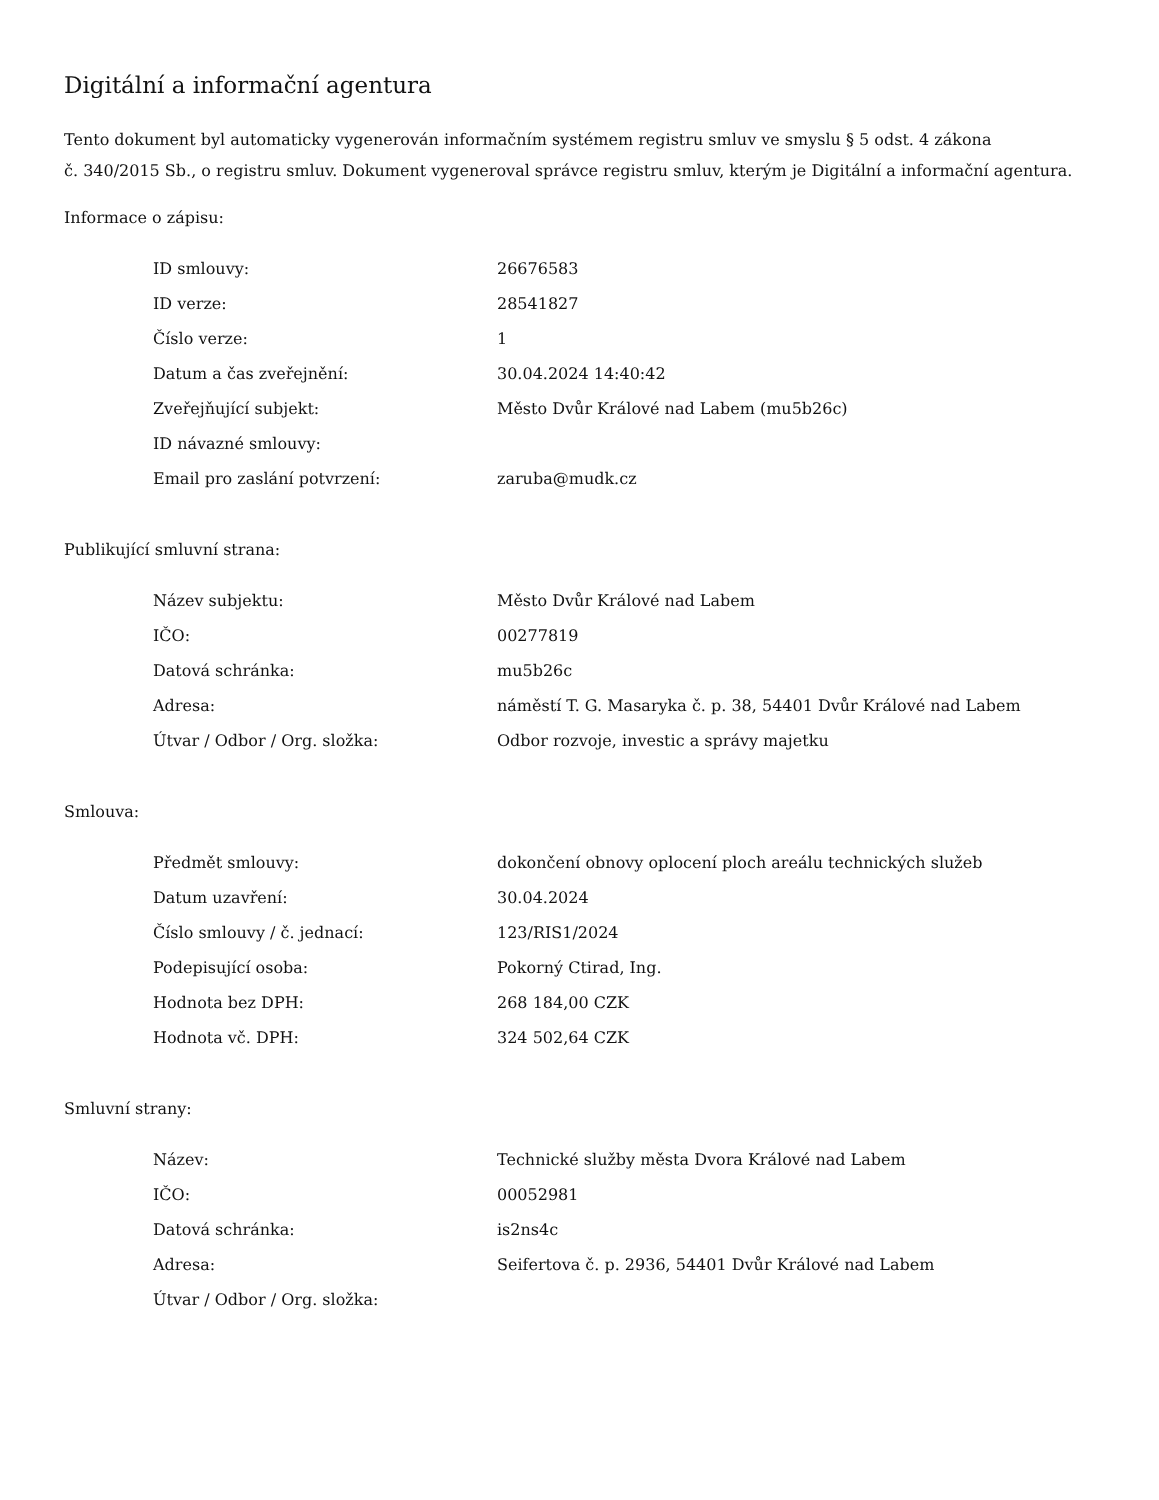Digitální a informační agentura
Tento dokument byl automaticky vygenerován informačním systémem registru smluv ve smyslu § 5 odst. 4 zákona
č. 340/2015 Sb., o registru smluv. Dokument vygeneroval správce registru smluv, kterým je Digitální a informační agentura.
Informace o zápisu:
| ID smlouvy: | 26676583 |
| ID verze: | 28541827 |
| Číslo verze: | 1 |
| Datum a čas zveřejnění: | 30.04.2024 14:40:42 |
| Zveřejňující subjekt: | Město Dvůr Králové nad Labem (mu5b26c) |
| ID návazné smlouvy: | |
| Email pro zaslání potvrzení: | zaruba@mudk.cz |
Publikující smluvní strana:
| Název subjektu: | Město Dvůr Králové nad Labem |
| IČO: | 00277819 |
| Datová schránka: | mu5b26c |
| Adresa: | náměstí T. G. Masaryka č. p. 38, 54401 Dvůr Králové nad Labem |
| Útvar / Odbor / Org. složka: | Odbor rozvoje, investic a správy majetku |
Smlouva:
| Předmět smlouvy: | dokončení obnovy oplocení ploch areálu technických služeb |
| Datum uzavření: | 30.04.2024 |
| Číslo smlouvy / č. jednací: | 123/RIS1/2024 |
| Podepisující osoba: | Pokorný Ctirad, Ing. |
| Hodnota bez DPH: | 268 184,00 CZK |
| Hodnota vč. DPH: | 324 502,64 CZK |
Smluvní strany:
| Název: | Technické služby města Dvora Králové nad Labem |
| IČO: | 00052981 |
| Datová schránka: | is2ns4c |
| Adresa: | Seifertova č. p. 2936, 54401 Dvůr Králové nad Labem |
| Útvar / Odbor / Org. složka: | |